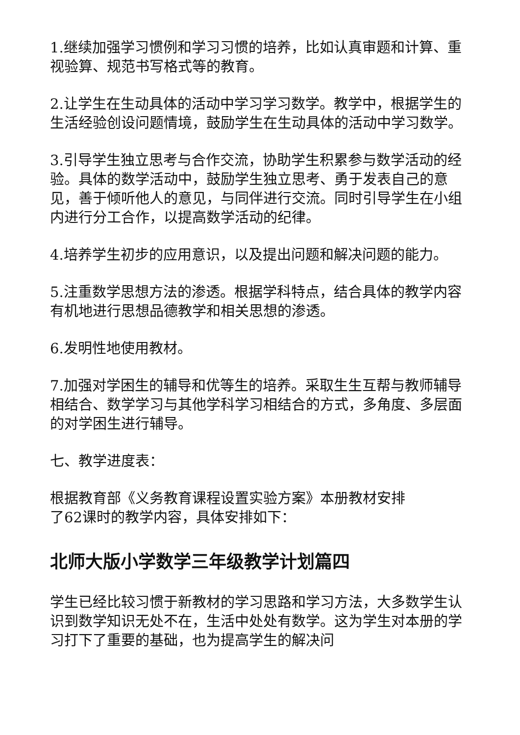1.继续加强学习惯例和学习习惯的培养，比如认真审题和计算、重视验算、规范书写格式等的教育。
2.让学生在生动具体的活动中学习学习数学。教学中，根据学生的生活经验创设问题情境，鼓励学生在生动具体的活动中学习数学。
3.引导学生独立思考与合作交流，协助学生积累参与数学活动的经验。具体的数学活动中，鼓励学生独立思考、勇于发表自己的意见，善于倾听他人的意见，与同伴进行交流。同时引导学生在小组内进行分工合作，以提高数学活动的纪律。
4.培养学生初步的应用意识，以及提出问题和解决问题的能力。
5.注重数学思想方法的渗透。根据学科特点，结合具体的教学内容有机地进行思想品德教学和相关思想的渗透。
6.发明性地使用教材。
7.加强对学困生的辅导和优等生的培养。采取生生互帮与教师辅导相结合、数学学习与其他学科学习相结合的方式，多角度、多层面的对学困生进行辅导。
七、教学进度表：
根据教育部《义务教育课程设置实验方案》本册教材安排
了62课时的教学内容，具体安排如下：
北师大版小学数学三年级教学计划篇四
学生已经比较习惯于新教材的学习思路和学习方法，大多数学生认识到数学知识无处不在，生活中处处有数学。这为学生对本册的学习打下了重要的基础，也为提高学生的解决问